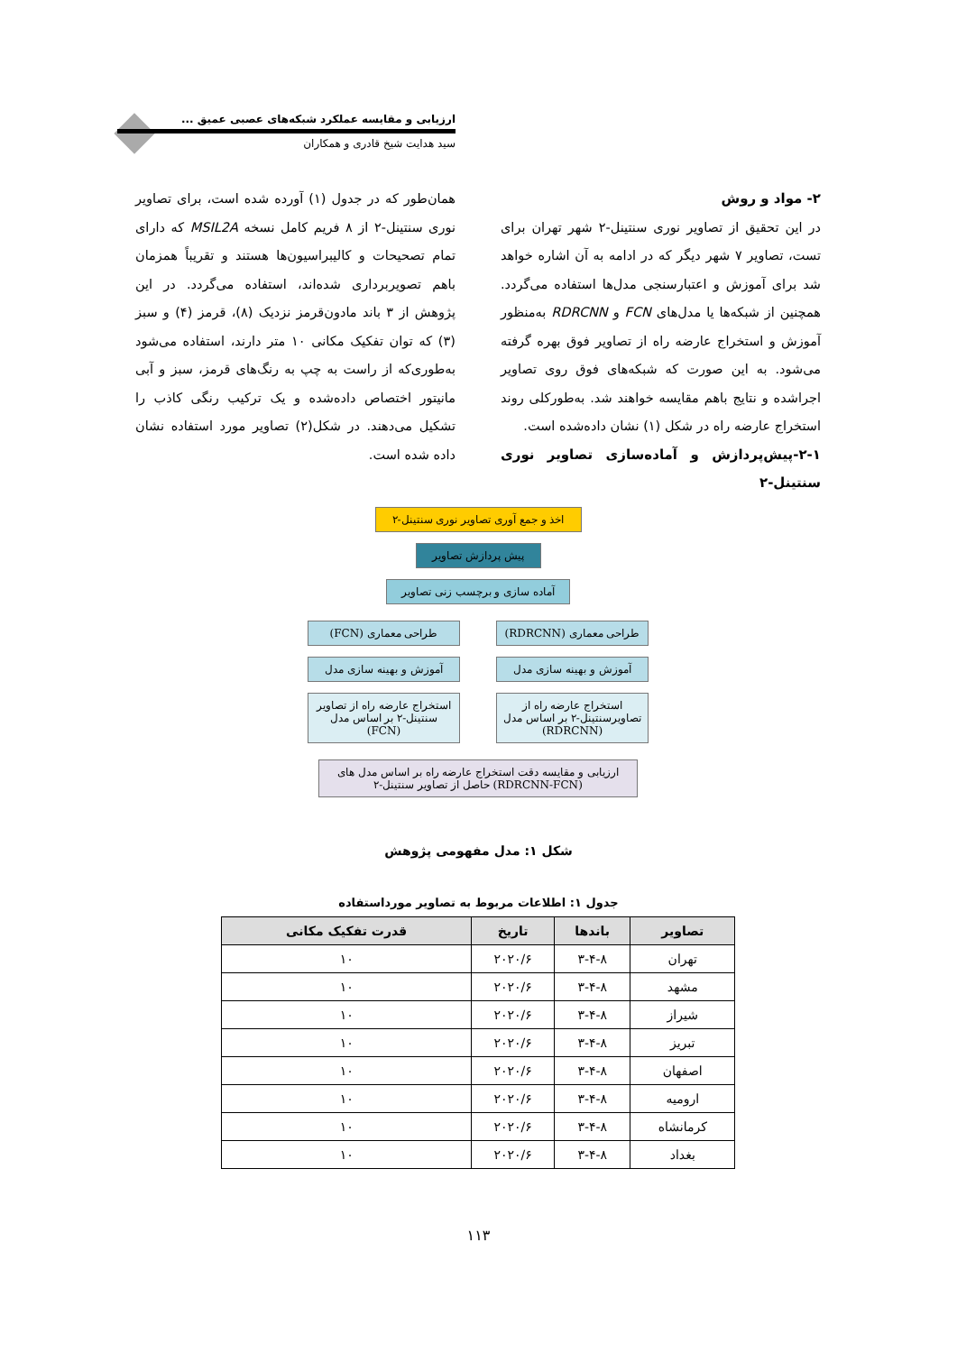ارزیابی و مقایسه عملکرد شبکه‌های عصبی عمیق ...
سید هدایت شیخ قادری و همکاران
۲- مواد و روش
در این تحقیق از تصاویر نوری سنتینل-۲ شهر تهران برای تست، تصاویر ۷ شهر دیگر که در ادامه به آن اشاره خواهد شد برای آموزش و اعتبارسنجی مدل‌ها استفاده می‌گردد. همچنین از شبکه‌ها یا مدل‌های FCN و RDRCNN به‌منظور آموزش و استخراج عارضه راه از تصاویر فوق بهره گرفته می‌شود. به این صورت که شبکه‌های فوق روی تصاویر اجراشده و نتایج باهم مقایسه خواهند شد. به‌طورکلی روند استخراج عارضه راه در شکل (۱) نشان داده‌شده است.
۲-۱-پیش‌پردازش و آماده‌سازی تصاویر نوری سنتینل-۲
همان‌طور که در جدول (۱) آورده شده است، برای تصاویر نوری سنتینل-۲ از ۸ فریم کامل نسخه MSIL2A که دارای تمام تصحیحات و کالیبراسیون‌ها هستند و تقریباً همزمان باهم تصویربرداری شده‌اند، استفاده می‌گردد. در این پژوهش از ۳ باند مادون‌قرمز نزدیک (۸)، قرمز (۴) و سبز (۳) که توان تفکیک مکانی ۱۰ متر دارند، استفاده می‌شود به‌طوری‌که از راست به چپ به رنگ‌های قرمز، سبز و آبی مانیتور اختصاص داده‌شده و یک ترکیب رنگی کاذب را تشکیل می‌دهند. در شکل(۲) تصاویر مورد استفاده نشان داده شده است.
اخذ و جمع آوری تصاویر نوری سنتینل-۲
پیش پردازش تصاویر
آماده سازی و برچسب زنی تصاویر
طراحی معماری (RDRCNN) طراحی معماری (FCN)
آموزش و بهینه سازی مدل
آموزش و بهینه سازی مدل
استخراج عارضه راه از تصاویرسنتینل-۲ بر اساس مدل (RDRCNN)
استخراج عارضه راه از تصاویر سنتینل-۲ بر اساس مدل (FCN)
ارزیابی و مقایسه دقت استخراج عارضه راه بر اساس مدل های (RDRCNN-FCN) حاصل از تصاویر سنتینل-۲
شکل ۱: مدل مفهومی پژوهش
جدول ۱: اطلاعات مربوط به تصاویر مورداستفاده
| تصاویر | باندها | تاریخ | قدرت تفکیک مکانی |
| --- | --- | --- | --- |
| تهران | ۳-۴-۸ | ۲۰۲۰/۶ | ۱۰ |
| مشهد | ۳-۴-۸ | ۲۰۲۰/۶ | ۱۰ |
| شیراز | ۳-۴-۸ | ۲۰۲۰/۶ | ۱۰ |
| تبریز | ۳-۴-۸ | ۲۰۲۰/۶ | ۱۰ |
| اصفهان | ۳-۴-۸ | ۲۰۲۰/۶ | ۱۰ |
| ارومیه | ۳-۴-۸ | ۲۰۲۰/۶ | ۱۰ |
| کرمانشاه | ۳-۴-۸ | ۲۰۲۰/۶ | ۱۰ |
| بغداد | ۳-۴-۸ | ۲۰۲۰/۶ | ۱۰ |
۱۱۳